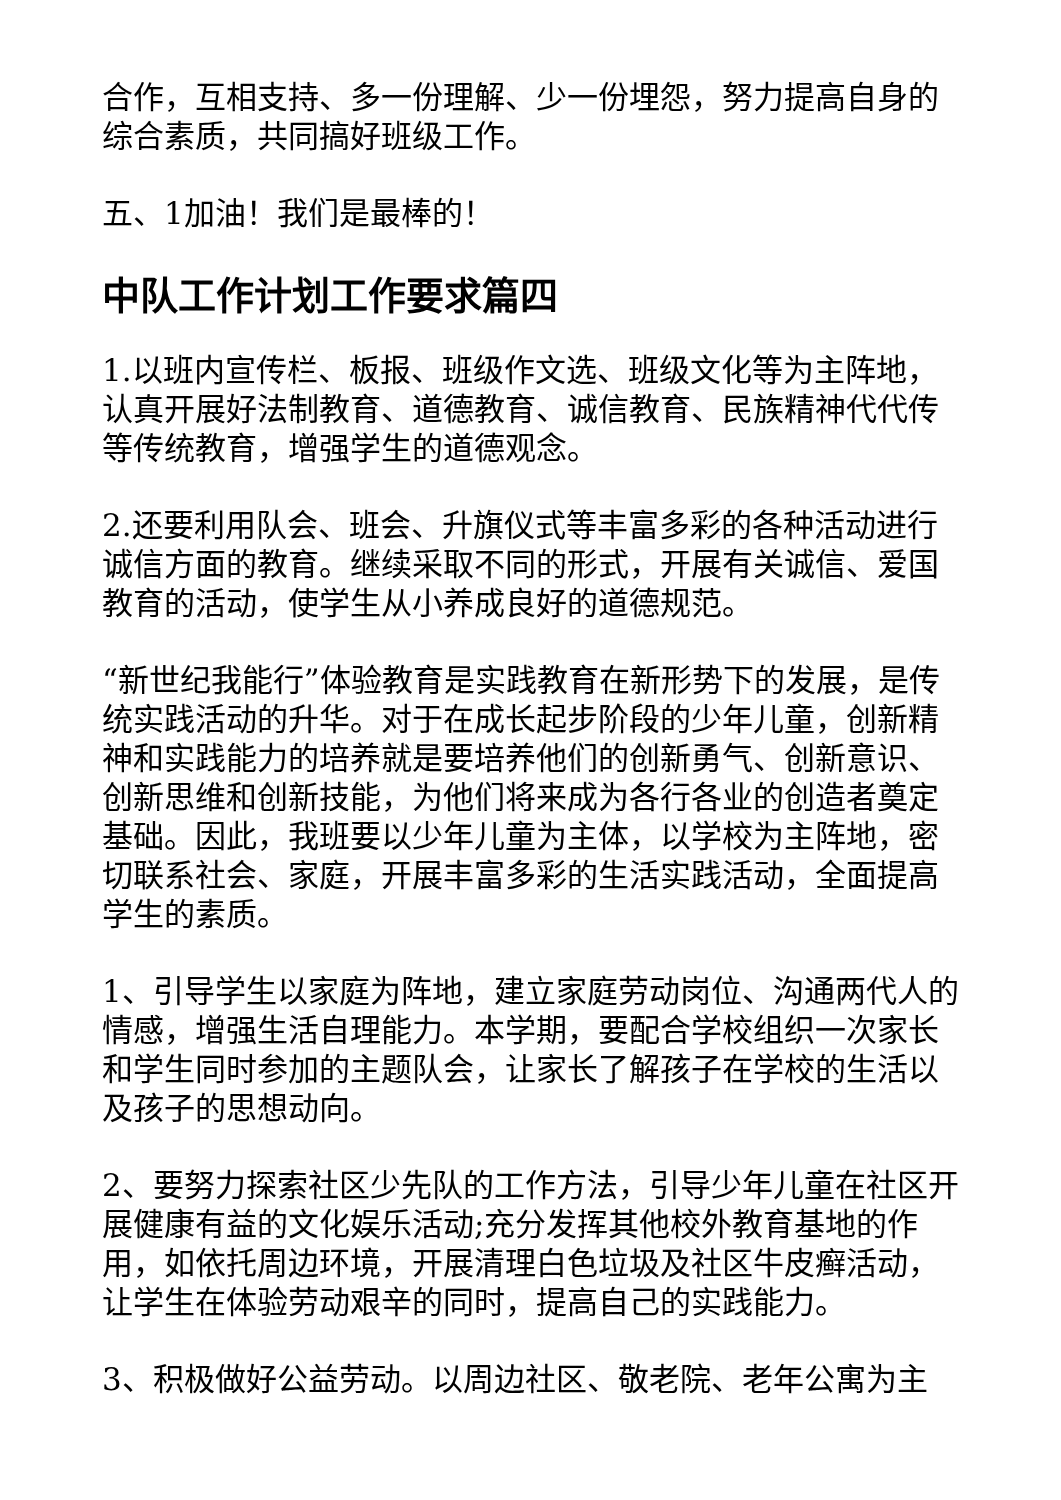合作，互相支持、多一份理解、少一份埋怨，努力提高自身的综合素质，共同搞好班级工作。
五、1加油！我们是最棒的！
中队工作计划工作要求篇四
1.以班内宣传栏、板报、班级作文选、班级文化等为主阵地，认真开展好法制教育、道德教育、诚信教育、民族精神代代传等传统教育，增强学生的道德观念。
2.还要利用队会、班会、升旗仪式等丰富多彩的各种活动进行诚信方面的教育。继续采取不同的形式，开展有关诚信、爱国教育的活动，使学生从小养成良好的道德规范。
“新世纪我能行”体验教育是实践教育在新形势下的发展，是传统实践活动的升华。对于在成长起步阶段的少年儿童，创新精神和实践能力的培养就是要培养他们的创新勇气、创新意识、创新思维和创新技能，为他们将来成为各行各业的创造者奠定基础。因此，我班要以少年儿童为主体，以学校为主阵地，密切联系社会、家庭，开展丰富多彩的生活实践活动，全面提高学生的素质。
1、引导学生以家庭为阵地，建立家庭劳动岗位、沟通两代人的情感，增强生活自理能力。本学期，要配合学校组织一次家长和学生同时参加的主题队会，让家长了解孩子在学校的生活以及孩子的思想动向。
2、要努力探索社区少先队的工作方法，引导少年儿童在社区开展健康有益的文化娱乐活动;充分发挥其他校外教育基地的作用，如依托周边环境，开展清理白色垃圾及社区牛皮癣活动，让学生在体验劳动艰辛的同时，提高自己的实践能力。
3、积极做好公益劳动。以周边社区、敬老院、老年公寓为主